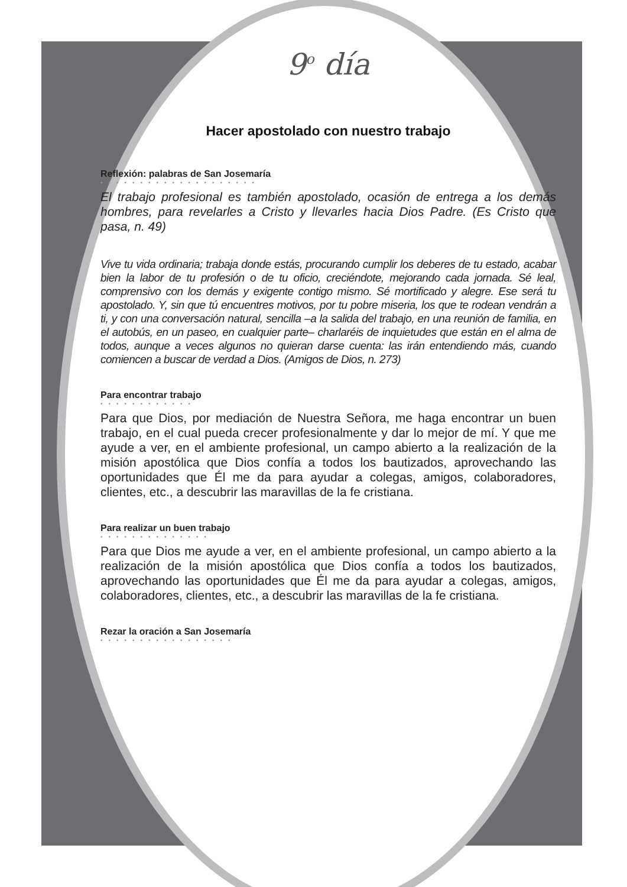9<sup>o</sup> día
Hacer apostolado con nuestro trabajo
Reflexión: palabras de San Josemaría
••••••••••••••••••••
El trabajo profesional es también apostolado, ocasión de entrega a los demás hombres, para revelarles a Cristo y llevarles hacia Dios Padre. (Es Cristo que pasa, n. 49)
Vive tu vida ordinaria; trabaja donde estás, procurando cumplir los deberes de tu estado, acabar bien la labor de tu profesión o de tu oficio, creciéndote, mejorando cada jornada. Sé leal, comprensivo con los demás y exigente contigo mismo. Sé mortificado y alegre. Ese será tu apostolado. Y, sin que tú encuentres motivos, por tu pobre miseria, los que te rodean vendrán a ti, y con una conversación natural, sencilla –a la salida del trabajo, en una reunión de familia, en el autobús, en un paseo, en cualquier parte– charlaréis de inquietudes que están en el alma de todos, aunque a veces algunos no quieran darse cuenta: las irán entendiendo más, cuando comiencen a buscar de verdad a Dios. (Amigos de Dios, n. 273)
Para encontrar trabajo
••••••••••••
Para que Dios, por mediación de Nuestra Señora, me haga encontrar un buen trabajo, en el cual pueda crecer profesionalmente y dar lo mejor de mí. Y que me ayude a ver, en el ambiente profesional, un campo abierto a la realización de la misión apostólica que Dios confía a todos los bautizados, aprovechando las oportunidades que Él me da para ayudar a colegas, amigos, colaboradores, clientes, etc., a descubrir las maravillas de la fe cristiana.
Para realizar un buen trabajo
••••••••••••••
Para que Dios me ayude a ver, en el ambiente profesional, un campo abierto a la realización de la misión apostólica que Dios confía a todos los bautizados, aprovechando las oportunidades que Él me da para ayudar a colegas, amigos, colaboradores, clientes, etc., a descubrir las maravillas de la fe cristiana.
Rezar la oración a San Josemaría
•••••••••••••••••